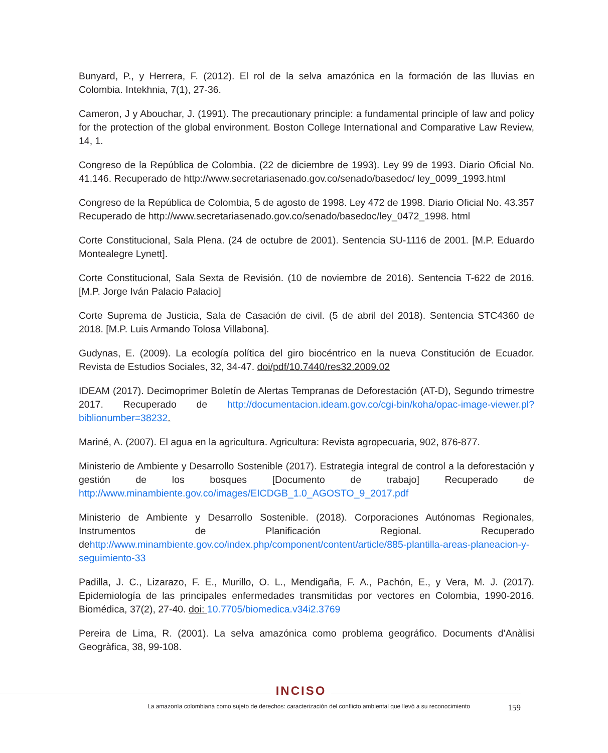Bunyard, P., y Herrera, F. (2012). El rol de la selva amazónica en la formación de las lluvias en Colombia. Intekhnia, 7(1), 27-36.
Cameron, J y Abouchar, J. (1991). The precautionary principle: a fundamental principle of law and policy for the protection of the global environment. Boston College International and Comparative Law Review, 14, 1.
Congreso de la República de Colombia. (22 de diciembre de 1993). Ley 99 de 1993. Diario Oficial No. 41.146. Recuperado de http://www.secretariasenado.gov.co/senado/basedoc/ ley_0099_1993.html
Congreso de la República de Colombia, 5 de agosto de 1998. Ley 472 de 1998. Diario Oficial No. 43.357 Recuperado de http://www.secretariasenado.gov.co/senado/basedoc/ley_0472_1998. html
Corte Constitucional, Sala Plena. (24 de octubre de 2001). Sentencia SU-1116 de 2001. [M.P. Eduardo Montealegre Lynett].
Corte Constitucional, Sala Sexta de Revisión. (10 de noviembre de 2016). Sentencia T-622 de 2016. [M.P. Jorge Iván Palacio Palacio]
Corte Suprema de Justicia, Sala de Casación de civil. (5 de abril del 2018). Sentencia STC4360 de 2018. [M.P. Luis Armando Tolosa Villabona].
Gudynas, E. (2009). La ecología política del giro biocéntrico en la nueva Constitución de Ecuador. Revista de Estudios Sociales, 32, 34-47. doi/pdf/10.7440/res32.2009.02
IDEAM (2017). Decimoprimer Boletín de Alertas Tempranas de Deforestación (AT-D), Segundo trimestre 2017. Recuperado de http://documentacion.ideam.gov.co/cgi-bin/koha/opac-image-viewer.pl?biblionumber=38232.
Mariné, A. (2007). El agua en la agricultura. Agricultura: Revista agropecuaria, 902, 876-877.
Ministerio de Ambiente y Desarrollo Sostenible (2017). Estrategia integral de control a la deforestación y gestión de los bosques [Documento de trabajo] Recuperado de http://www.minambiente.gov.co/images/EICDGB_1.0_AGOSTO_9_2017.pdf
Ministerio de Ambiente y Desarrollo Sostenible. (2018). Corporaciones Autónomas Regionales, Instrumentos de Planificación Regional. Recuperado dehttp://www.minambiente.gov.co/index.php/component/content/article/885-plantilla-areas-planeacion-y-seguimiento-33
Padilla, J. C., Lizarazo, F. E., Murillo, O. L., Mendigaña, F. A., Pachón, E., y Vera, M. J. (2017). Epidemiología de las principales enfermedades transmitidas por vectores en Colombia, 1990-2016. Biomédica, 37(2), 27-40. doi: 10.7705/biomedica.v34i2.3769
Pereira de Lima, R. (2001). La selva amazónica como problema geográfico. Documents d’Anàlisi Geogràfica, 38, 99-108.
INCISO
La amazonía colombiana como sujeto de derechos: caracterización del conflicto ambiental que llevó a su reconocimiento 159